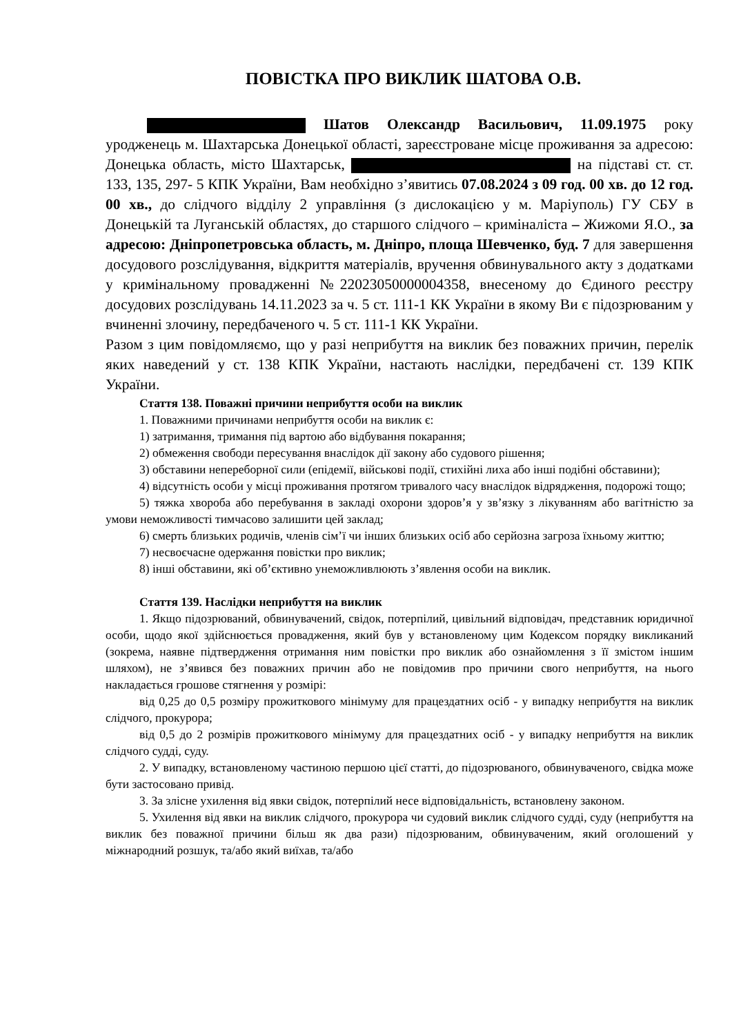ПОВІСТКА ПРО ВИКЛИК ШАТОВА О.В.
Шатов Олександр Васильович, 11.09.1975 року уродженець м. Шахтарська Донецької області, зареєстроване місце проживання за адресою: Донецька область, місто Шахтарськ, на підставі ст. ст. 133, 135, 297- 5 КПК України, Вам необхідно з’явитись 07.08.2024 з 09 год. 00 хв. до 12 год. 00 хв., до слідчого відділу 2 управління (з дислокацією у м. Маріуполь) ГУ СБУ в Донецькій та Луганській областях, до старшого слідчого – криміналіста – Жижоми Я.О., за адресою: Дніпропетровська область, м. Дніпро, площа Шевченко, буд. 7 для завершення досудового розслідування, відкриття матеріалів, вручення обвинувального акту з додатками у кримінальному провадженні №22023050000004358, внесеному до Єдиного реєстру досудових розслідувань 14.11.2023 за ч. 5 ст. 111-1 КК України в якому Ви є підозрюваним у вчиненні злочину, передбаченого ч. 5 ст. 111-1 КК України.
Разом з цим повідомляємо, що у разі неприбуття на виклик без поважних причин, перелік яких наведений у ст. 138 КПК України, настають наслідки, передбачені ст. 139 КПК України.
Стаття 138. Поважні причини неприбуття особи на виклик
1. Поважними причинами неприбуття особи на виклик є:
1) затримання, тримання під вартою або відбування покарання;
2) обмеження свободи пересування внаслідок дії закону або судового рішення;
3) обставини непереборної сили (епідемії, військові події, стихійні лиха або інші подібні обставини);
4) відсутність особи у місці проживання протягом тривалого часу внаслідок відрядження, подорожі тощо;
5) тяжка хвороба або перебування в закладі охорони здоров’я у зв’язку з лікуванням або вагітністю за умови неможливості тимчасово залишити цей заклад;
6) смерть близьких родичів, членів сім’ї чи інших близьких осіб або серйозна загроза їхньому життю;
7) несвоєчасне одержання повістки про виклик;
8) інші обставини, які об’єктивно унеможливлюють з’явлення особи на виклик.
Стаття 139. Наслідки неприбуття на виклик
1. Якщо підозрюваний, обвинувачений, свідок, потерпілий, цивільний відповідач, представник юридичної особи, щодо якої здійснюється провадження, який був у встановленому цим Кодексом порядку викликаний (зокрема, наявне підтвердження отримання ним повістки про виклик або ознайомлення з її змістом іншим шляхом), не з’явився без поважних причин або не повідомив про причини свого неприбуття, на нього накладається грошове стягнення у розмірі:
від 0,25 до 0,5 розміру прожиткового мінімуму для працездатних осіб - у випадку неприбуття на виклик слідчого, прокурора;
від 0,5 до 2 розмірів прожиткового мінімуму для працездатних осіб - у випадку неприбуття на виклик слідчого судді, суду.
2. У випадку, встановленому частиною першою цієї статті, до підозрюваного, обвинуваченого, свідка може бути застосовано привід.
3. За злісне ухилення від явки свідок, потерпілий несе відповідальність, встановлену законом.
5. Ухилення від явки на виклик слідчого, прокурора чи судовий виклик слідчого судді, суду (неприбуття на виклик без поважної причини більш як два рази) підозрюваним, обвинуваченим, який оголошений у міжнародний розшук, та/або який виїхав, та/або